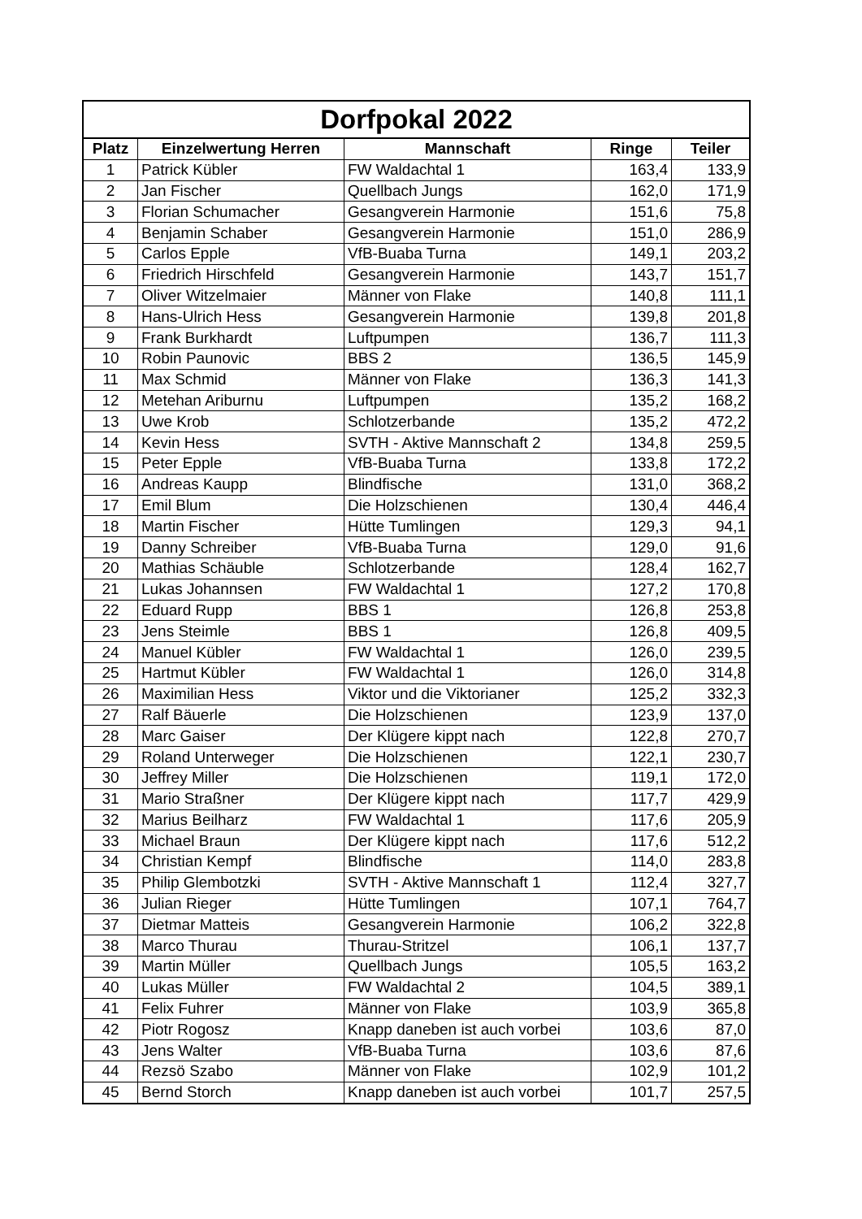| Dorfpokal 2022 | | | | |
| --- | --- | --- | --- | --- |
| Platz | Einzelwertung Herren | Mannschaft | Ringe | Teiler |
| 1 | Patrick Kübler | FW Waldachtal 1 | 163,4 | 133,9 |
| 2 | Jan Fischer | Quellbach Jungs | 162,0 | 171,9 |
| 3 | Florian Schumacher | Gesangverein Harmonie | 151,6 | 75,8 |
| 4 | Benjamin Schaber | Gesangverein Harmonie | 151,0 | 286,9 |
| 5 | Carlos Epple | VfB-Buaba Turna | 149,1 | 203,2 |
| 6 | Friedrich Hirschfeld | Gesangverein Harmonie | 143,7 | 151,7 |
| 7 | Oliver Witzelmaier | Männer von Flake | 140,8 | 111,1 |
| 8 | Hans-Ulrich Hess | Gesangverein Harmonie | 139,8 | 201,8 |
| 9 | Frank Burkhardt | Luftpumpen | 136,7 | 111,3 |
| 10 | Robin Paunovic | BBS 2 | 136,5 | 145,9 |
| 11 | Max Schmid | Männer von Flake | 136,3 | 141,3 |
| 12 | Metehan Ariburnu | Luftpumpen | 135,2 | 168,2 |
| 13 | Uwe Krob | Schlotzerbande | 135,2 | 472,2 |
| 14 | Kevin Hess | SVTH - Aktive Mannschaft 2 | 134,8 | 259,5 |
| 15 | Peter Epple | VfB-Buaba Turna | 133,8 | 172,2 |
| 16 | Andreas Kaupp | Blindfische | 131,0 | 368,2 |
| 17 | Emil Blum | Die Holzschienen | 130,4 | 446,4 |
| 18 | Martin Fischer | Hütte Tumlingen | 129,3 | 94,1 |
| 19 | Danny Schreiber | VfB-Buaba Turna | 129,0 | 91,6 |
| 20 | Mathias Schäuble | Schlotzerbande | 128,4 | 162,7 |
| 21 | Lukas Johannsen | FW Waldachtal 1 | 127,2 | 170,8 |
| 22 | Eduard Rupp | BBS 1 | 126,8 | 253,8 |
| 23 | Jens Steimle | BBS 1 | 126,8 | 409,5 |
| 24 | Manuel Kübler | FW Waldachtal 1 | 126,0 | 239,5 |
| 25 | Hartmut Kübler | FW Waldachtal 1 | 126,0 | 314,8 |
| 26 | Maximilian Hess | Viktor und die Viktorianer | 125,2 | 332,3 |
| 27 | Ralf Bäuerle | Die Holzschienen | 123,9 | 137,0 |
| 28 | Marc Gaiser | Der Klügere kippt nach | 122,8 | 270,7 |
| 29 | Roland Unterweger | Die Holzschienen | 122,1 | 230,7 |
| 30 | Jeffrey Miller | Die Holzschienen | 119,1 | 172,0 |
| 31 | Mario Straßner | Der Klügere kippt nach | 117,7 | 429,9 |
| 32 | Marius Beilharz | FW Waldachtal 1 | 117,6 | 205,9 |
| 33 | Michael Braun | Der Klügere kippt nach | 117,6 | 512,2 |
| 34 | Christian Kempf | Blindfische | 114,0 | 283,8 |
| 35 | Philip Glembotzki | SVTH - Aktive Mannschaft 1 | 112,4 | 327,7 |
| 36 | Julian Rieger | Hütte Tumlingen | 107,1 | 764,7 |
| 37 | Dietmar Matteis | Gesangverein Harmonie | 106,2 | 322,8 |
| 38 | Marco Thurau | Thurau-Stritzel | 106,1 | 137,7 |
| 39 | Martin Müller | Quellbach Jungs | 105,5 | 163,2 |
| 40 | Lukas Müller | FW Waldachtal 2 | 104,5 | 389,1 |
| 41 | Felix Fuhrer | Männer von Flake | 103,9 | 365,8 |
| 42 | Piotr Rogosz | Knapp daneben ist auch vorbei | 103,6 | 87,0 |
| 43 | Jens Walter | VfB-Buaba Turna | 103,6 | 87,6 |
| 44 | Rezsö Szabo | Männer von Flake | 102,9 | 101,2 |
| 45 | Bernd Storch | Knapp daneben ist auch vorbei | 101,7 | 257,5 |